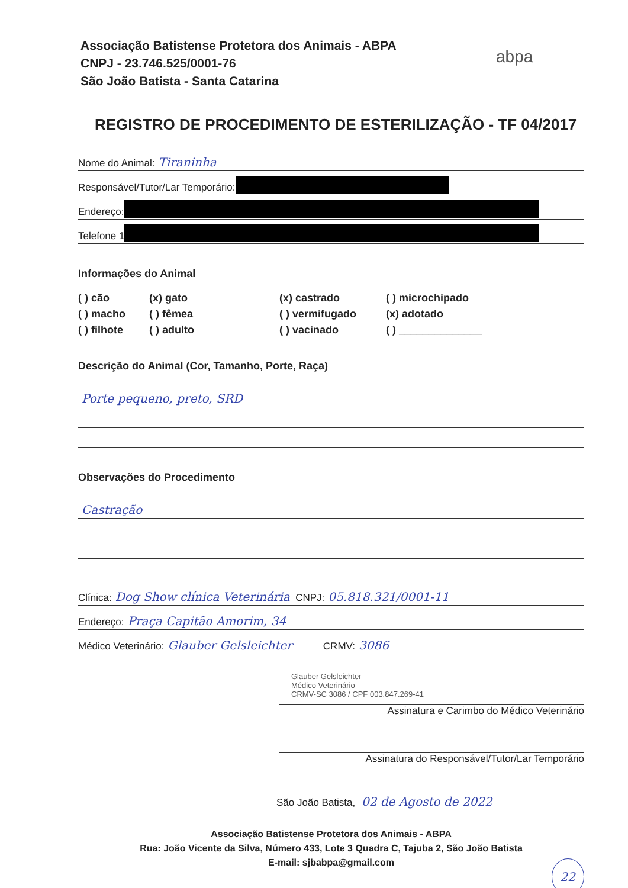Associação Batistense Protetora dos Animais - ABPA
CNPJ - 23.746.525/0001-76
São João Batista - Santa Catarina
abpa
REGISTRO DE PROCEDIMENTO DE ESTERILIZAÇÃO - TF 04/2017
Nome do Animal: Tiraninha
Responsável/Tutor/Lar Temporário:
Endereço:
Telefone 1
Informações do Animal
( ) cão
(x) gato
(x) castrado
( ) microchipado
( ) macho
( ) fêmea
( ) vermifugado
(x) adotado
( ) filhote
( ) adulto
( ) vacinado
( ) ______________
Descrição do Animal (Cor, Tamanho, Porte, Raça)
Porte pequeno, preto, SRD
Observações do Procedimento
Castração
Clínica: Dog Show clínica Veterinária CNPJ: 05.818.321/0001-11
Endereço: Praça Capitão Amorim, 34
Médico Veterinário: Glauber Gelsleichter CRMV: 3086
Glauber Gelsleichter
Médico Veterinário
CRMV-SC 3086 / CPF 003.847.269-41
Assinatura e Carimbo do Médico Veterinário
Assinatura do Responsável/Tutor/Lar Temporário
São João Batista, 02 de Agosto de 2022
Associação Batistense Protetora dos Animais - ABPA
Rua: João Vicente da Silva, Número 433, Lote 3 Quadra C, Tajuba 2, São João Batista
E-mail: sjbabpa@gmail.com
22